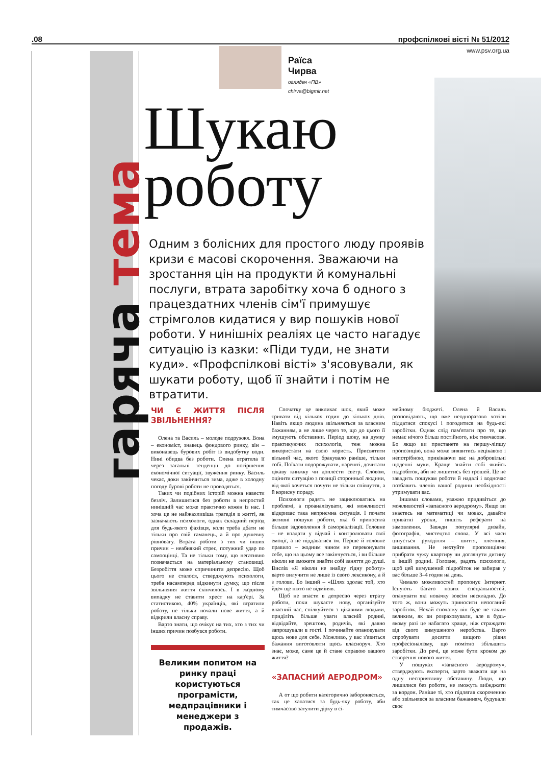.08 профспілкові вісті № 51/2012
www.psv.org.ua
гаряча тема
Раїса
Чирва
оглядач «ПВ»
chirva@bigmir.net
Шукаю роботу
Одним з болісних для простого люду проявів кризи є масові скорочення. Зважаючи на зростання цін на продукти й комунальні послуги, втрата заробітку хоча б одного з працездатних членів сім'ї примушує стрімголов кидатися у вир пошуків нової роботи. У нинішніх реаліях це часто нагадує ситуацію із казки: «Піди туди, не знати куди». «Профспілкові вісті» з'ясовували, як шукати роботу, щоб її знайти і потім не втратити.
ЧИ Є ЖИТТЯ ПІСЛЯ ЗВІЛЬНЕННЯ?
Олена та Василь – молоде подружжя. Вона – економіст, знавець фондового ринку, він – виконавець бурових робіт із видобутку води. Нині обидва без роботи. Олена втратила її через загальні тенденції до погіршення економічної ситуації, звуження ринку. Василь чекає, доки закінчиться зима, адже в холодну погоду бурові роботи не проводяться.
Таких чи подібних історій можна навести безліч. Залишитися без роботи в непростий нинішній час може практично кожен із нас. І хоча це не найжахливіша трагедія в житті, як зазначають психологи, однак складний період для будь-якого фахівця, коли треба дбати не тільки про свій гаманець, а й про душевну рівновагу. Втрата роботи з тих чи інших причин – неабиякий стрес, потужний удар по самооцінці. Та не тільки тому, що негативно позначається на матеріальному становищі. Безробіття може спричинити депресію. Щоб цього не сталося, стверджують психологи, треба насамперед відкинути думку, що після звільнення життя скінчилось. І в жодному випадку не ставити хрест на кар'єрі. За статистикою, 40% українців, які втратили роботу, не тільки почали нове життя, а й відкрили власну справу.
Варто знати, що очікує на тих, хто з тих чи інших причин позбувся роботи.
Великим попитом на ринку праці користуються програмісти, медпрацівники і менеджери з продажів.
Спочатку це викликає шок, який може тривати від кількох годин до кількох днів. Навіть якщо людина звільняється за власним бажанням, а не лише через те, що до цього її змушують обставини. Період шоку, на думку практикуючих психологів, теж можна використати на свою користь. Присвятити вільний час, якого бракувало раніше, тільки собі. Поїхати подорожувати, нарешті, дочитати цікаву книжку чи доплести светр. Словом, оцінити ситуацію з позиції сторонньої людини, від якої хочеться почути не тільки співчуття, а й корисну пораду.
Психологи радять не зациклюватись на проблемі, а проаналізувати, які можливості відкриває така неприємна ситуація. І почати активні пошуки роботи, яка б приносила більше задоволення й самореалізації. Головне – не впадати у відчай і контролювати свої емоції, а не піддаватися їм. Перше й головне правило – жодним чином не переконувати себе, що на цьому все закінчується, і ви більше ніколи не зможете знайти собі заняття до душі. Вислів «Я ніколи не знайду гідну роботу» варто вилучити не лише із свого лексикону, а й з голови. Бо інший – «Шлях здолає той, хто йде» ще ніхто не відміняв.
Щоб не впасти в депресію через втрату роботи, поки шукаєте нову, організуйте власний час, спілкуйтеся з цікавими людьми, приділіть більше уваги власній родині, відвідайте, зрештою, родичів, які давно запрошували в гості. І починайте опановувати щось нове для себе. Можливо, у вас з'явиться бажання виготовляти щось власноруч. Хто знає, може, саме це й стане справою вашого життя?
«ЗАПАСНИЙ АЕРОДРОМ»
А от що робити категорично забороняється, так це хапатися за будь-яку роботу, аби тимчасово затулити дірку в сі-
мейному бюджеті. Олена й Василь розповідають, що вже неодноразово хотіли піддатися спокусі і погодитися на будь-які заробітки. Однак слід пам'ятати про те, що немає нічого більш постійного, ніж тимчасове. Бо якщо ви пристанете на першу-ліпшу пропозицію, вона може виявитись нецікавою і непотрібною, прикікаючи вас на добровільні щоденні муки. Краще знайти собі якийсь підробіток, аби не лишитись без грошей. Це не завадить пошукам роботи й надалі і водночас позбавить членів вашої родини необхідності утримувати вас.
Іншими словами, уважно придивіться до можливостей «запасного аеродрому». Якщо ви знаєтесь на математиці чи мовах, давайте приватні уроки, пишіть реферати на замовлення. Завжди популярні дизайн, фотографія, мистецтво слова. У всі часи цінується рукоділля – шиття, плетіння, вишивання. Не нехтуйте пропозиціями прибрати чужу квартиру чи доглянути дитину в іншій родині. Головне, радять психологи, щоб цей вимушений підробіток не забирав у вас більше 3–4 годин на день.
Чимало можливостей пропонує Інтернет. Існують багато нових спеціальностей, опанувати які новачку зовсім нескладно. До того ж, вони можуть приносити непоганий заробіток. Нехай спочатку він буде не таким великим, як ви розраховували, але в будь-якому разі це набагато краще, ніж страждати від свого вимушеного неробства. Варто спробувати досягти вищого рівня професіоналізму, що помітно збільшить заробітки. До речі, це може бути кроком до створення нового життя.
У пошуках «запасного аеродрому», стверджують експерти, варто зважати ще на одну несприятливу обставину. Люди, що лишилися без роботи, не зможуть виїжджати за кордон. Раніше ті, хто підлягав скороченню або звільнявся за власним бажанням, будували своє